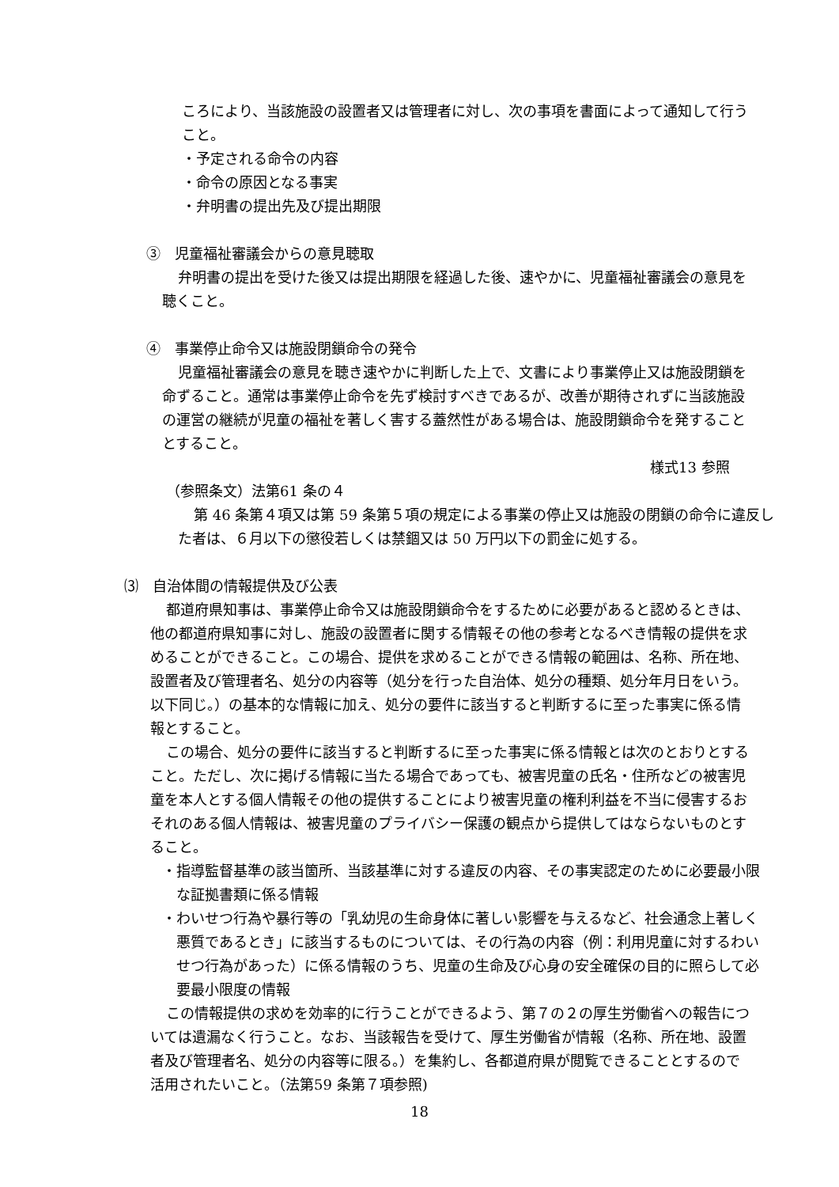ころにより、当該施設の設置者又は管理者に対し、次の事項を書面によって通知して行うこと。
・予定される命令の内容
・命令の原因となる事実
・弁明書の提出先及び提出期限
③　児童福祉審議会からの意見聴取
弁明書の提出を受けた後又は提出期限を経過した後、速やかに、児童福祉審議会の意見を聴くこと。
④　事業停止命令又は施設閉鎖命令の発令
児童福祉審議会の意見を聴き速やかに判断した上で、文書により事業停止又は施設閉鎖を命ずること。通常は事業停止命令を先ず検討すべきであるが、改善が期待されずに当該施設の運営の継続が児童の福祉を著しく害する蓋然性がある場合は、施設閉鎖命令を発することとすること。
様式13 参照
（参照条文）法第61 条の４
第 46 条第４項又は第 59 条第５項の規定による事業の停止又は施設の閉鎖の命令に違反した者は、６月以下の懲役若しくは禁錮又は 50 万円以下の罰金に処する。
⑶　自治体間の情報提供及び公表
都道府県知事は、事業停止命令又は施設閉鎖命令をするために必要があると認めるときは、他の都道府県知事に対し、施設の設置者に関する情報その他の参考となるべき情報の提供を求めることができること。この場合、提供を求めることができる情報の範囲は、名称、所在地、設置者及び管理者名、処分の内容等（処分を行った自治体、処分の種類、処分年月日をいう。以下同じ。）の基本的な情報に加え、処分の要件に該当すると判断するに至った事実に係る情報とすること。
この場合、処分の要件に該当すると判断するに至った事実に係る情報とは次のとおりとすること。ただし、次に掲げる情報に当たる場合であっても、被害児童の氏名・住所などの被害児童を本人とする個人情報その他の提供することにより被害児童の権利利益を不当に侵害するおそれのある個人情報は、被害児童のプライバシー保護の観点から提供してはならないものとすること。
・指導監督基準の該当箇所、当該基準に対する違反の内容、その事実認定のために必要最小限な証拠書類に係る情報
・わいせつ行為や暴行等の「乳幼児の生命身体に著しい影響を与えるなど、社会通念上著しく悪質であるとき」に該当するものについては、その行為の内容（例：利用児童に対するわいせつ行為があった）に係る情報のうち、児童の生命及び心身の安全確保の目的に照らして必要最小限度の情報
この情報提供の求めを効率的に行うことができるよう、第７の２の厚生労働省への報告については遺漏なく行うこと。なお、当該報告を受けて、厚生労働省が情報（名称、所在地、設置者及び管理者名、処分の内容等に限る。）を集約し、各都道府県が閲覧できることとするので活用されたいこと。（法第59 条第７項参照)
18